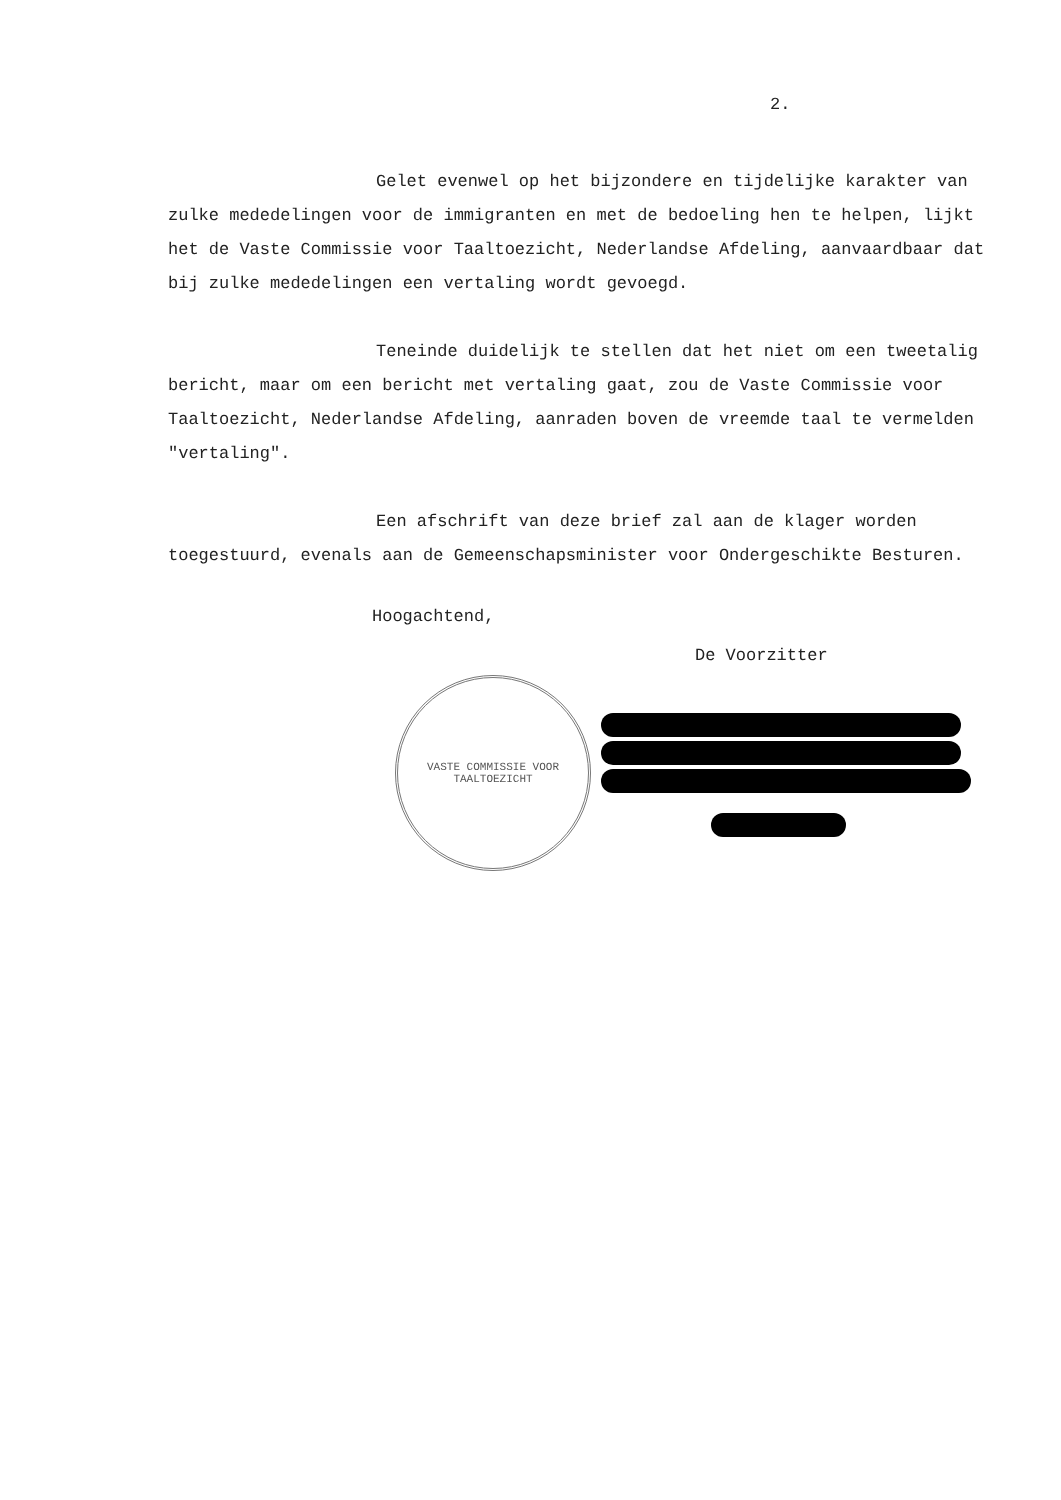2.
Gelet evenwel op het bijzondere en tijdelijke karakter van zulke mededelingen voor de immigranten en met de bedoeling hen te helpen, lijkt het de Vaste Commissie voor Taaltoezicht, Nederlandse Afdeling, aanvaardbaar dat bij zulke mededelingen een vertaling wordt gevoegd.
Teneinde duidelijk te stellen dat het niet om een tweetalig bericht, maar om een bericht met vertaling gaat, zou de Vaste Commissie voor Taaltoezicht, Nederlandse Afdeling, aanraden boven de vreemde taal te vermelden "vertaling".
Een afschrift van deze brief zal aan de klager worden toegestuurd, evenals aan de Gemeenschapsminister voor Ondergeschikte Besturen.
Hoogachtend,
De Voorzitter
VASTE COMMISSIE VOOR TAALTOEZICHT